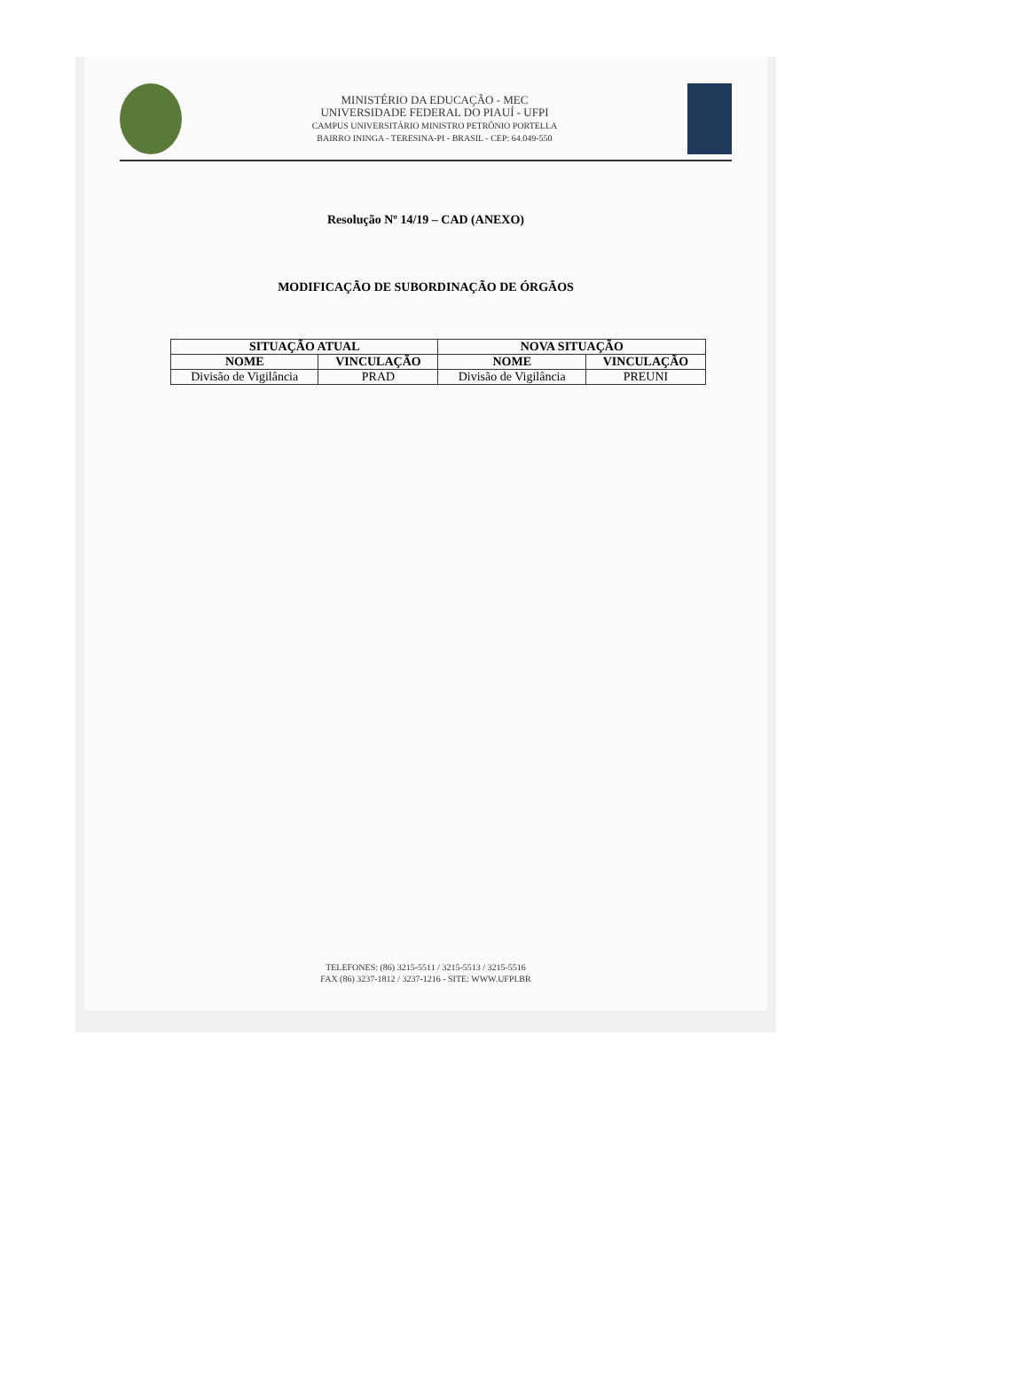MINISTÉRIO DA EDUCAÇÃO - MEC
UNIVERSIDADE FEDERAL DO PIAUÍ - UFPI
CAMPUS UNIVERSITÁRIO MINISTRO PETRÔNIO PORTELLA
BAIRRO ININGA - TERESINA-PI - BRASIL - CEP: 64.049-550
Resolução Nº 14/19 – CAD (ANEXO)
MODIFICAÇÃO DE SUBORDINAÇÃO DE ÓRGÃOS
| SITUAÇÃO ATUAL | | NOVA SITUAÇÃO | |
| --- | --- | --- | --- |
| NOME | VINCULAÇÃO | NOME | VINCULAÇÃO |
| Divisão de Vigilância | PRAD | Divisão de Vigilância | PREUNI |
TELEFONES: (86) 3215-5511 / 3215-5513 / 3215-5516
FAX (86) 3237-1812 / 3237-1216 - SITE: WWW.UFPI.BR